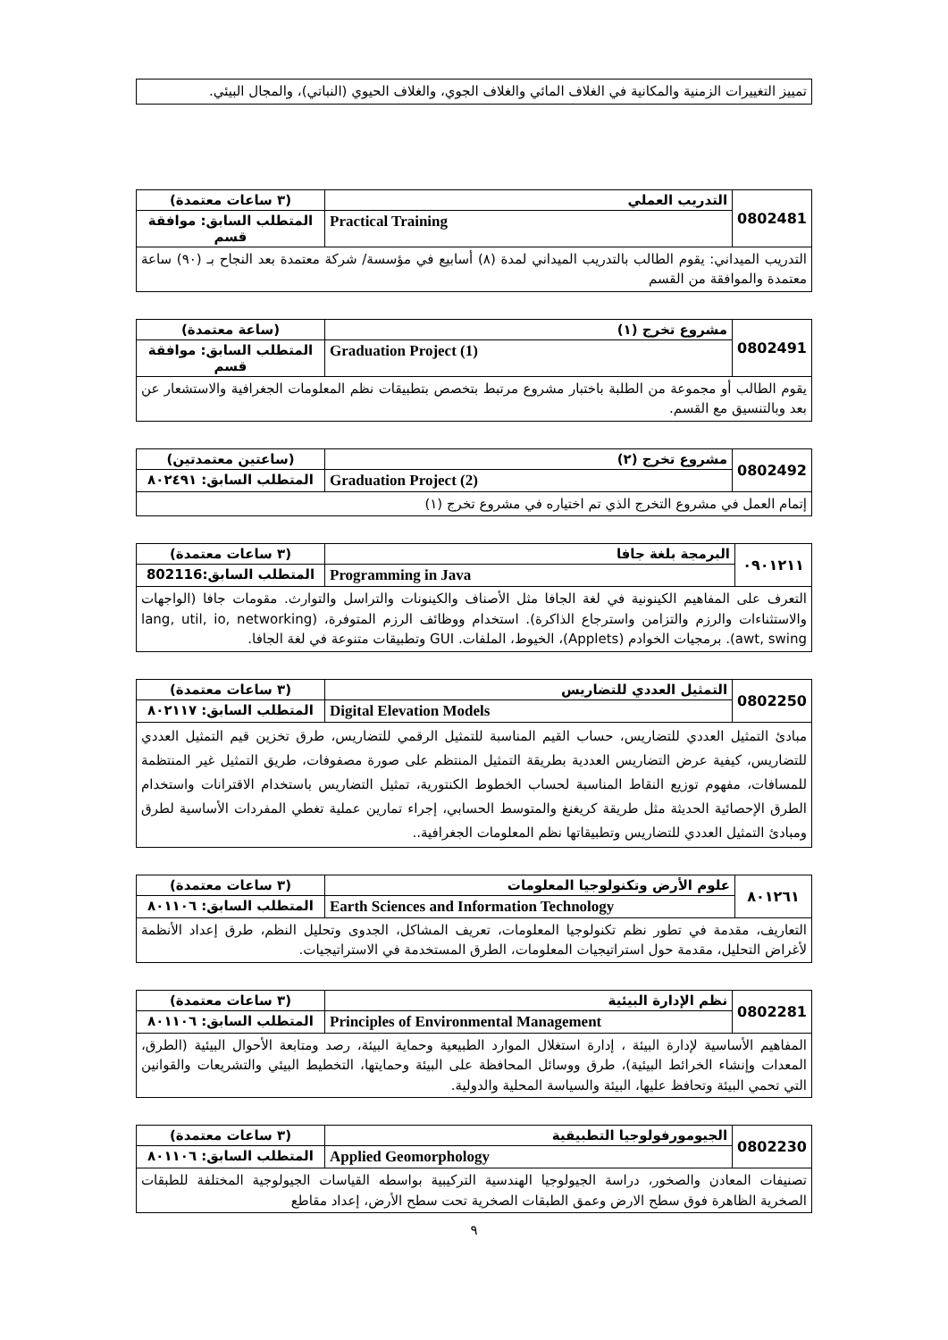تمييز التغييرات الزمنية والمكانية في الغلاف المائي والغلاف الجوي، والغلاف الحيوي (النباتي)، والمجال البيئي.
| 0802481 | التدريب العملي | (٣ ساعات معتمدة) |
| | Practical Training | المتطلب السابق: موافقة قسم |
| التدريب الميداني: يقوم الطالب بالتدريب الميداني لمدة (٨) أسابيع في مؤسسة/ شركة معتمدة بعد النجاح بـ (٩٠) ساعة معتمدة والموافقة من القسم | | |
| 0802491 | مشروع تخرج (١) | (ساعة معتمدة) |
| | Graduation Project (1) | المتطلب السابق: موافقة قسم |
| يقوم الطالب أو مجموعة من الطلبة باختبار مشروع مرتبط بتخصص بتطبيقات نظم المعلومات الجغرافية والاستشعار عن بعد وبالتنسيق مع القسم. | | |
| 0802492 | مشروع تخرج (٢) | (ساعتين معتمدتين) |
| | Graduation Project (2) | المتطلب السابق: ٨٠٢٤٩١ |
| إتمام العمل في مشروع التخرج الذي تم اختياره في مشروع تخرج (١) | | |
| ٠٩٠١٢١١ | البرمجة بلغة جافا | (٣ ساعات معتمدة) |
| | Programming in Java | المتطلب السابق:802116 |
| التعرف على المفاهيم الكينونية في لغة الجافا مثل الأصناف والكينونات والتراسل والتوارث. مقومات جافا (الواجهات والاستثناءات والرزم والتزامن واسترجاع الذاكرة). استخدام ووظائف الرزم المتوفرة، (lang, util, io, networking awt, swing). برمجيات الخوادم (Applets)، الخيوط، الملفات. GUI وتطبيقات متنوعة في لغة الجافا. | | |
| 0802250 | التمثيل العددي للتضاريس | (٣ ساعات معتمدة) |
| | Digital Elevation Models | المتطلب السابق: ٨٠٢١١٧ |
| مبادئ التمثيل العددي للتضاريس، حساب القيم المناسبة للتمثيل الرقمي للتضاريس، طرق تخزين قيم التمثيل العددي للتضاريس، كيفية عرض التضاريس العددية بطريقة التمثيل المنتظم على صورة مصفوفات، طريق التمثيل غير المنتظمة للمسافات، مفهوم توزيع النقاط المناسبة لحساب الخطوط الكنتورية، تمثيل التضاريس باستخدام الاقترانات واستخدام الطرق الإحصائية الحديثة مثل طريقة كريغنغ والمتوسط الحسابي، إجراء تمارين عملية تغطي المفردات الأساسية لطرق ومبادئ التمثيل العددي للتضاريس وتطبيقاتها نظم المعلومات الجغرافية.. | | |
| ٨٠١٢٦١ | علوم الأرض وتكنولوجيا المعلومات | (٣ ساعات معتمدة) |
| | Earth Sciences and Information Technology | المتطلب السابق: ٨٠١١٠٦ |
| التعاريف، مقدمة في تطور نظم تكنولوجيا المعلومات، تعريف المشاكل، الجدوى وتحليل النظم، طرق إعداد الأنظمة لأغراض التحليل، مقدمة حول استراتيجيات المعلومات، الطرق المستخدمة في الاستراتيجيات. | | |
| 0802281 | نظم الإدارة البيئية | (٣ ساعات معتمدة) |
| | Principles of Environmental Management | المتطلب السابق: ٨٠١١٠٦ |
| المفاهيم الأساسية لإدارة البيئة ، إدارة استغلال الموارد الطبيعية وحماية البيئة، رصد ومتابعة الأحوال البيئية (الطرق، المعدات وإنشاء الخرائط البيئية)، طرق ووسائل المحافظة على البيئة وحمايتها، التخطيط البيئي والتشريعات والقوانين التي تحمي البيئة وتحافظ عليها، البيئة والسياسة المحلية والدولية. | | |
| 0802230 | الجيومورفولوجيا التطبيقية | (٣ ساعات معتمدة) |
| | Applied Geomorphology | المتطلب السابق: ٨٠١١٠٦ |
| تصنيفات المعادن والصخور، دراسة الجيولوجيا الهندسية التركيبية بواسطه القياسات الجيولوجية المختلفة للطبقات الصخرية الظاهرة فوق سطح الارض وعمق الطبقات الصخرية تحت سطح الأرض، إعداد مقاطع | | |
٩